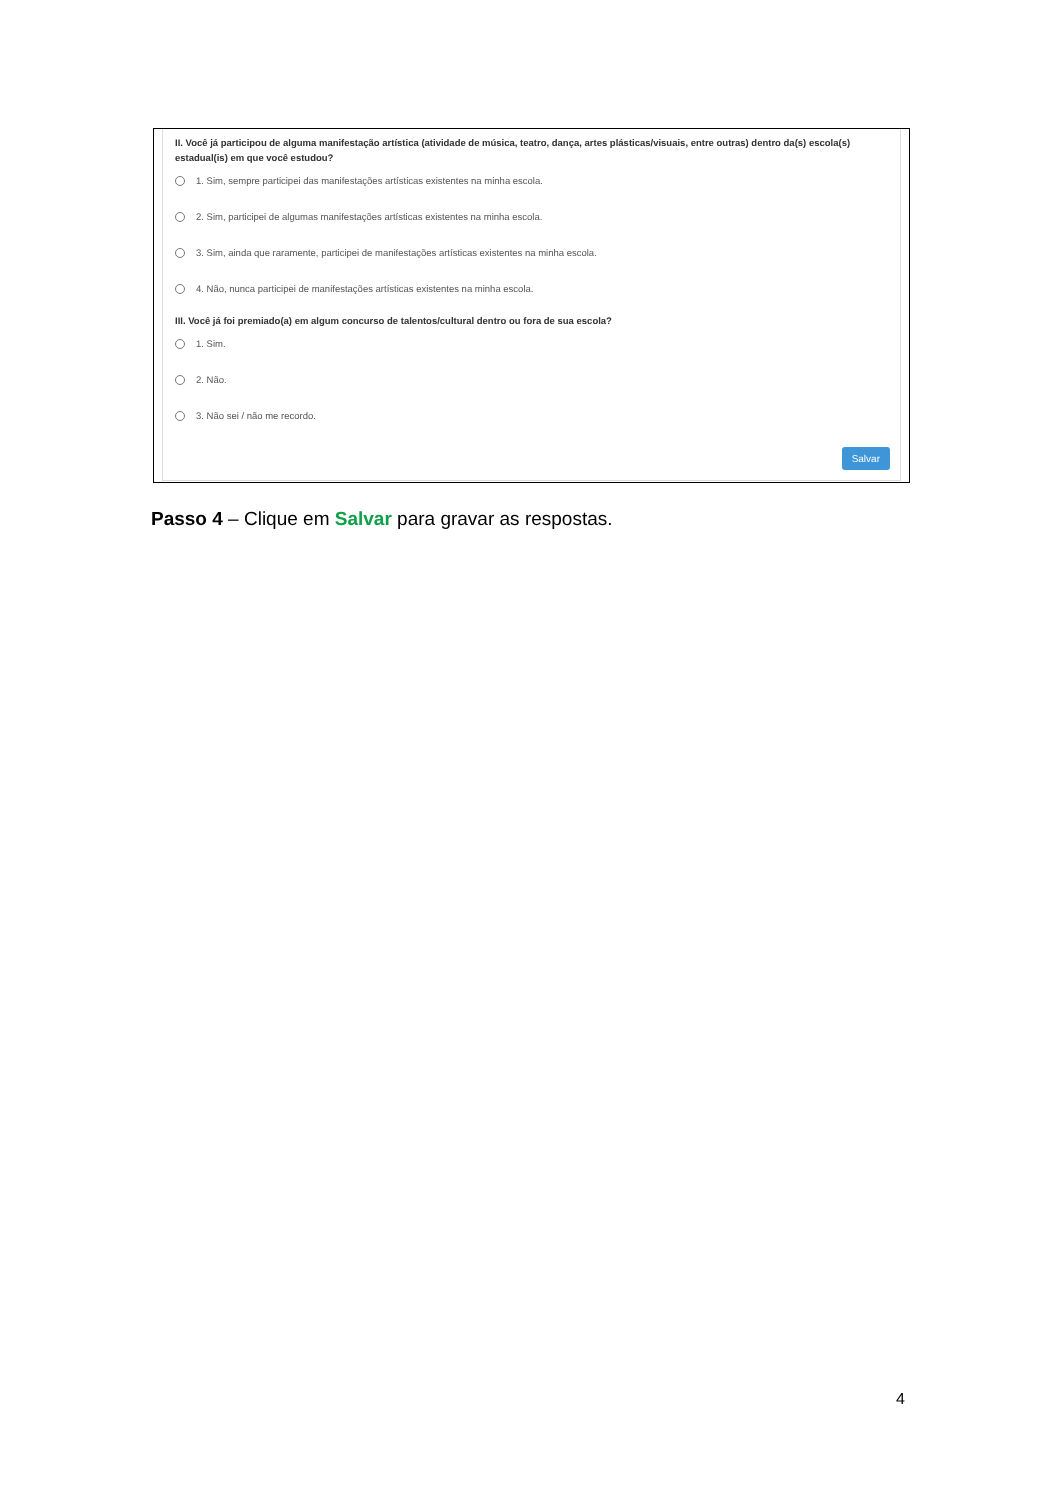II. Você já participou de alguma manifestação artística (atividade de música, teatro, dança, artes plásticas/visuais, entre outras) dentro da(s) escola(s) estadual(is) em que você estudou?
1. Sim, sempre participei das manifestações artísticas existentes na minha escola.
2. Sim, participei de algumas manifestações artísticas existentes na minha escola.
3. Sim, ainda que raramente, participei de manifestações artísticas existentes na minha escola.
4. Não, nunca participei de manifestações artísticas existentes na minha escola.
III. Você já foi premiado(a) em algum concurso de talentos/cultural dentro ou fora de sua escola?
1. Sim.
2. Não.
3. Não sei / não me recordo.
Salvar
Passo 4 – Clique em Salvar para gravar as respostas.
4